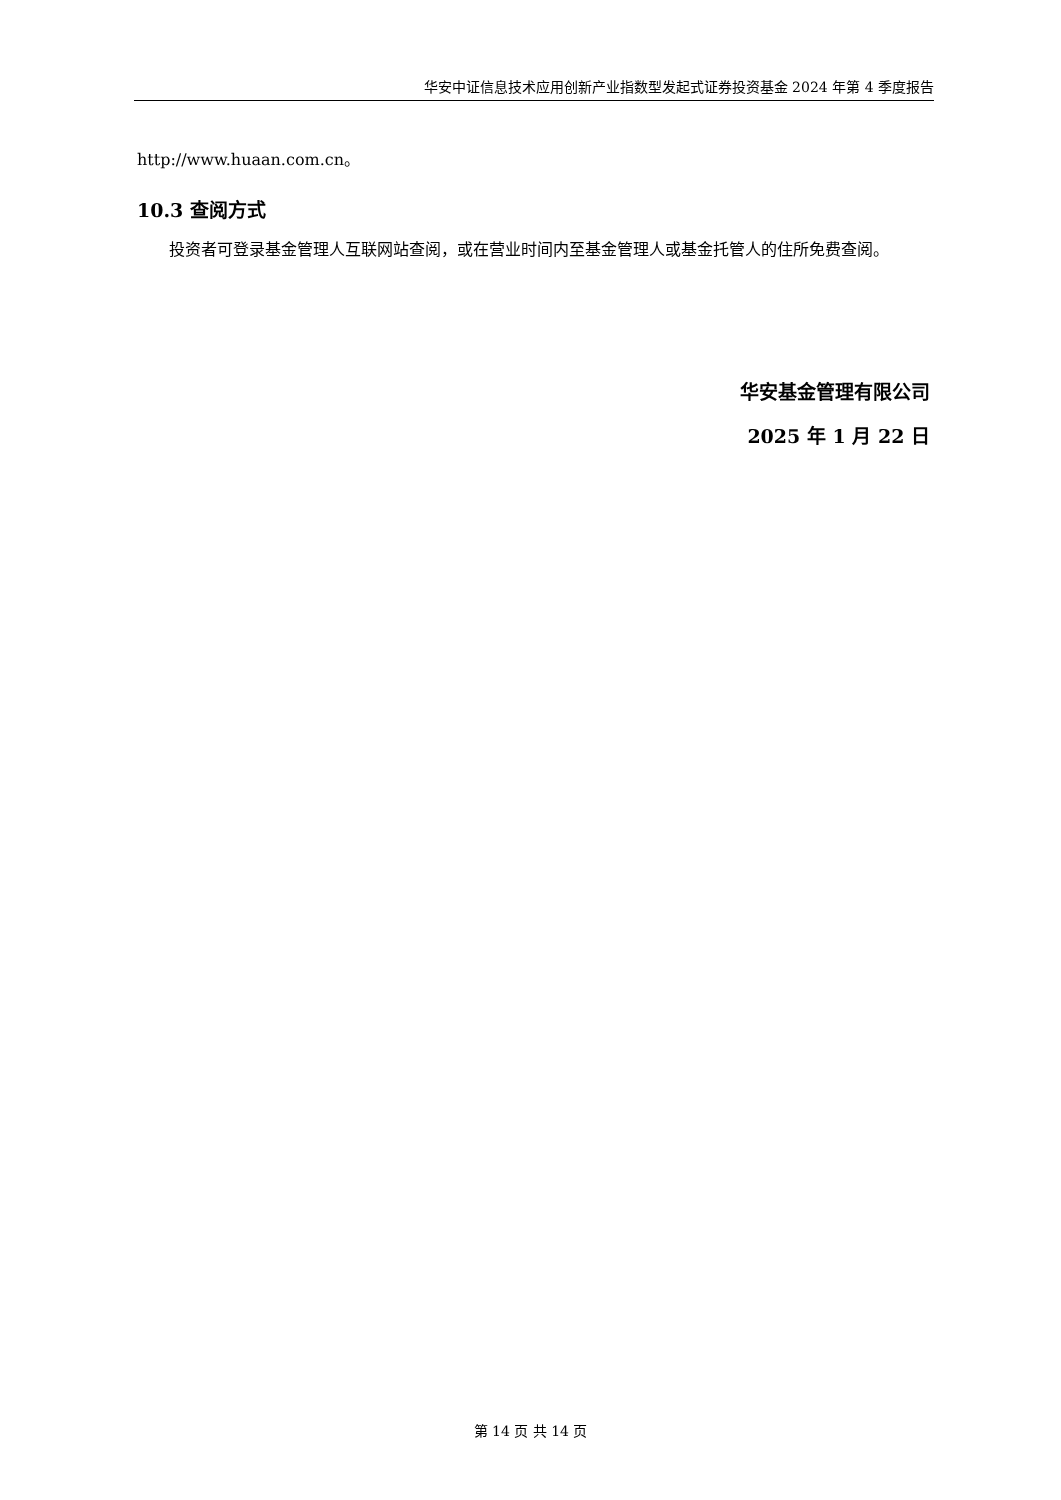华安中证信息技术应用创新产业指数型发起式证券投资基金 2024 年第 4 季度报告
http://www.huaan.com.cn。
10.3 查阅方式
投资者可登录基金管理人互联网站查阅，或在营业时间内至基金管理人或基金托管人的住所免费查阅。
华安基金管理有限公司
2025 年 1 月 22 日
第 14 页 共 14 页